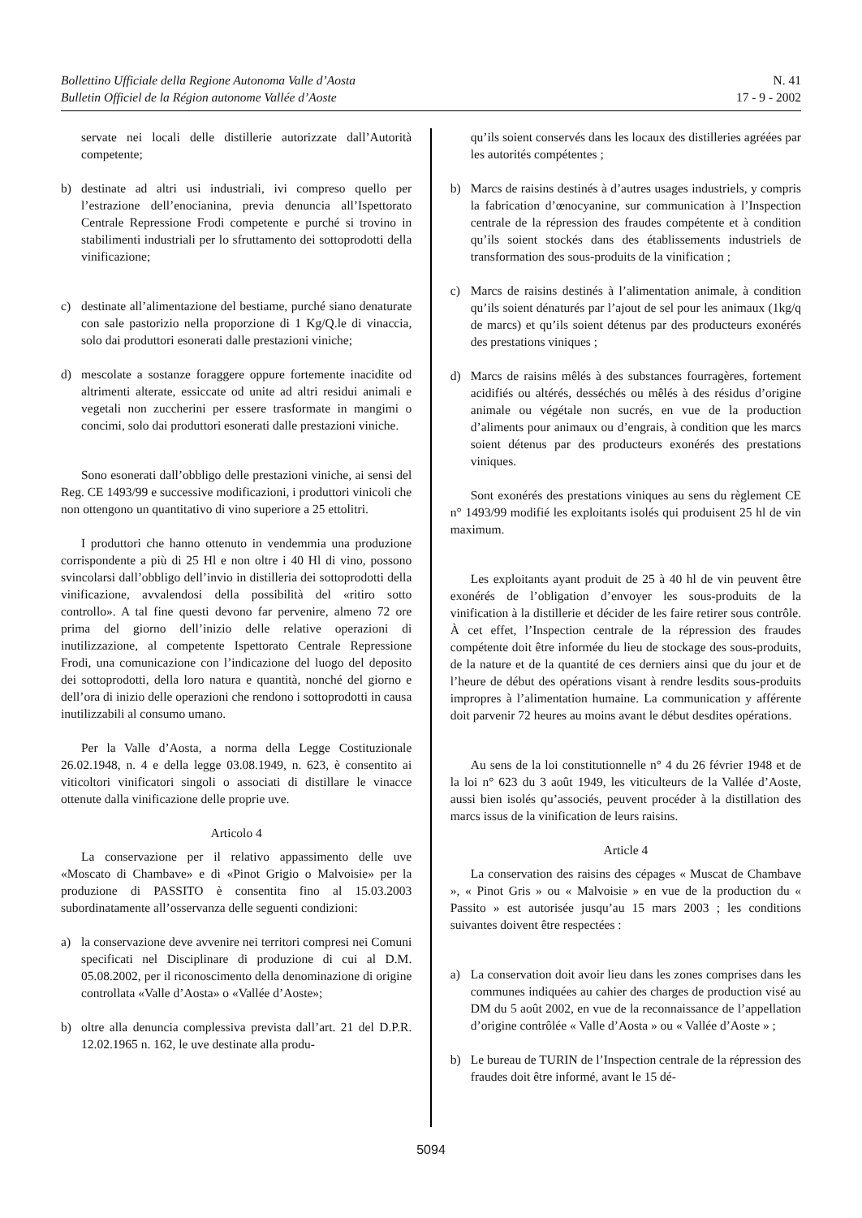Bollettino Ufficiale della Regione Autonoma Valle d’Aosta
Bulletin Officiel de la Région autonome Vallée d’Aoste
N. 41
17 - 9 - 2002
servate nei locali delle distillerie autorizzate dall’Autorità competente;
b) destinate ad altri usi industriali, ivi compreso quello per l’estrazione dell’enocianina, previa denuncia all’Ispettorato Centrale Repressione Frodi competente e purché si trovino in stabilimenti industriali per lo sfruttamento dei sottoprodotti della vinificazione;
c) destinate all’alimentazione del bestiame, purché siano denaturate con sale pastorizio nella proporzione di 1 Kg/Q.le di vinaccia, solo dai produttori esonerati dalle prestazioni viniche;
d) mescolate a sostanze foraggere oppure fortemente inacidite od altrimenti alterate, essiccate od unite ad altri residui animali e vegetali non zuccherini per essere trasformate in mangimi o concimi, solo dai produttori esonerati dalle prestazioni viniche.
Sono esonerati dall’obbligo delle prestazioni viniche, ai sensi del Reg. CE 1493/99 e successive modificazioni, i produttori vinicoli che non ottengono un quantitativo di vino superiore a 25 ettolitri.
I produttori che hanno ottenuto in vendemmia una produzione corrispondente a più di 25 Hl e non oltre i 40 Hl di vino, possono svincolarsi dall’obbligo dell’invio in distilleria dei sottoprodotti della vinificazione, avvalendosi della possibilità del «ritiro sotto controllo». A tal fine questi devono far pervenire, almeno 72 ore prima del giorno dell’inizio delle relative operazioni di inutilizzazione, al competente Ispettorato Centrale Repressione Frodi, una comunicazione con l’indicazione del luogo del deposito dei sottoprodotti, della loro natura e quantità, nonché del giorno e dell’ora di inizio delle operazioni che rendono i sottoprodotti in causa inutilizzabili al consumo umano.
Per la Valle d’Aosta, a norma della Legge Costituzionale 26.02.1948, n. 4 e della legge 03.08.1949, n. 623, è consentito ai viticoltori vinificatori singoli o associati di distillare le vinacce ottenute dalla vinificazione delle proprie uve.
Articolo 4
La conservazione per il relativo appassimento delle uve «Moscato di Chambave» e di «Pinot Grigio o Malvoisie» per la produzione di PASSITO è consentita fino al 15.03.2003 subordinatamente all’osservanza delle seguenti condizioni:
a) la conservazione deve avvenire nei territori compresi nei Comuni specificati nel Disciplinare di produzione di cui al D.M. 05.08.2002, per il riconoscimento della denominazione di origine controllata «Valle d’Aosta» o «Vallée d’Aoste»;
b) oltre alla denuncia complessiva prevista dall’art. 21 del D.P.R. 12.02.1965 n. 162, le uve destinate alla produ-
qu’ils soient conservés dans les locaux des distilleries agréées par les autorités compétentes ;
b) Marcs de raisins destinés à d’autres usages industriels, y compris la fabrication d’œnocyanine, sur communication à l’Inspection centrale de la répression des fraudes compétente et à condition qu’ils soient stockés dans des établissements industriels de transformation des sous-produits de la vinification ;
c) Marcs de raisins destinés à l’alimentation animale, à condition qu’ils soient dénaturés par l’ajout de sel pour les animaux (1kg/q de marcs) et qu’ils soient détenus par des producteurs exonérés des prestations viniques ;
d) Marcs de raisins mêlés à des substances fourragères, fortement acidifiés ou altérés, desséchés ou mêlés à des résidus d’origine animale ou végétale non sucrés, en vue de la production d’aliments pour animaux ou d’engrais, à condition que les marcs soient détenus par des producteurs exonérés des prestations viniques.
Sont exonérés des prestations viniques au sens du règlement CE n° 1493/99 modifié les exploitants isolés qui produisent 25 hl de vin maximum.
Les exploitants ayant produit de 25 à 40 hl de vin peuvent être exonérés de l’obligation d’envoyer les sous-produits de la vinification à la distillerie et décider de les faire retirer sous contrôle. À cet effet, l’Inspection centrale de la répression des fraudes compétente doit être informée du lieu de stockage des sous-produits, de la nature et de la quantité de ces derniers ainsi que du jour et de l’heure de début des opérations visant à rendre lesdits sous-produits impropres à l’alimentation humaine. La communication y afférente doit parvenir 72 heures au moins avant le début desdites opérations.
Au sens de la loi constitutionnelle n° 4 du 26 février 1948 et de la loi n° 623 du 3 août 1949, les viticulteurs de la Vallée d’Aoste, aussi bien isolés qu’associés, peuvent procéder à la distillation des marcs issus de la vinification de leurs raisins.
Article 4
La conservation des raisins des cépages « Muscat de Chambave », « Pinot Gris » ou « Malvoisie » en vue de la production du « Passito » est autorisée jusqu’au 15 mars 2003 ; les conditions suivantes doivent être respectées :
a) La conservation doit avoir lieu dans les zones comprises dans les communes indiquées au cahier des charges de production visé au DM du 5 août 2002, en vue de la reconnaissance de l’appellation d’origine contrôlée « Valle d’Aosta » ou « Vallée d’Aoste » ;
b) Le bureau de TURIN de l’Inspection centrale de la répression des fraudes doit être informé, avant le 15 dé-
5094